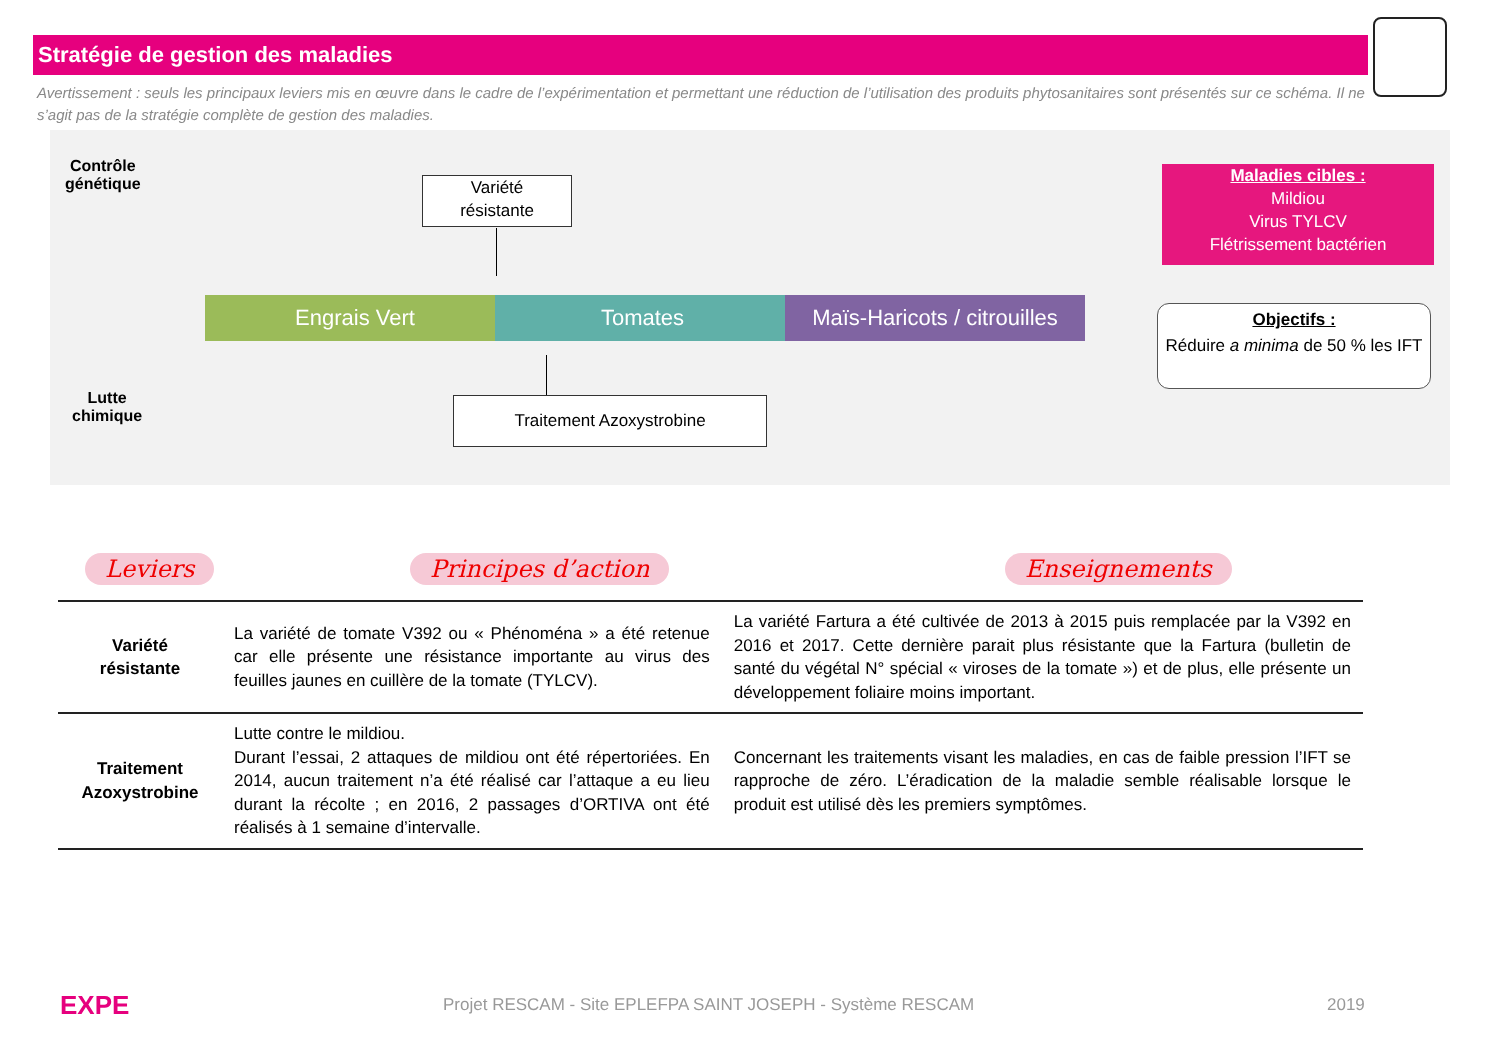Stratégie de gestion des maladies
Avertissement : seuls les principaux leviers mis en œuvre dans le cadre de l’expérimentation et permettant une réduction de l’utilisation des produits phytosanitaires sont présentés sur ce schéma. Il ne s’agit pas de la stratégie complète de gestion des maladies.
Contrôle
génétique
Variété
résistante
Engrais Vert Tomates
Maïs-Haricots / citrouilles
Lutte
chimique
Traitement Azoxystrobine
Maladies cibles :
Mildiou
Virus TYLCV
Flétrissement bactérien
Objectifs :
Réduire a minima de 50 % les IFT
Leviers Principes d’action Enseignements
| Variété résistante | La variété de tomate V392 ou « Phénoména » a été retenue car elle présente une résistance importante au virus des feuilles jaunes en cuillère de la tomate (TYLCV). | La variété Fartura a été cultivée de 2013 à 2015 puis remplacée par la V392 en 2016 et 2017. Cette dernière parait plus résistante que la Fartura (bulletin de santé du végétal N° spécial « viroses de la tomate ») et de plus, elle présente un développement foliaire moins important. |
| Traitement Azoxystrobine | Lutte contre le mildiou. Durant l’essai, 2 attaques de mildiou ont été répertoriées. En 2014, aucun traitement n’a été réalisé car l’attaque a eu lieu durant la récolte ; en 2016, 2 passages d’ORTIVA ont été réalisés à 1 semaine d’intervalle. | Concernant les traitements visant les maladies, en cas de faible pression l’IFT se rapproche de zéro. L’éradication de la maladie semble réalisable lorsque le produit est utilisé dès les premiers symptômes. |
EXPE
Projet RESCAM - Site EPLEFPA SAINT JOSEPH - Système RESCAM
2019